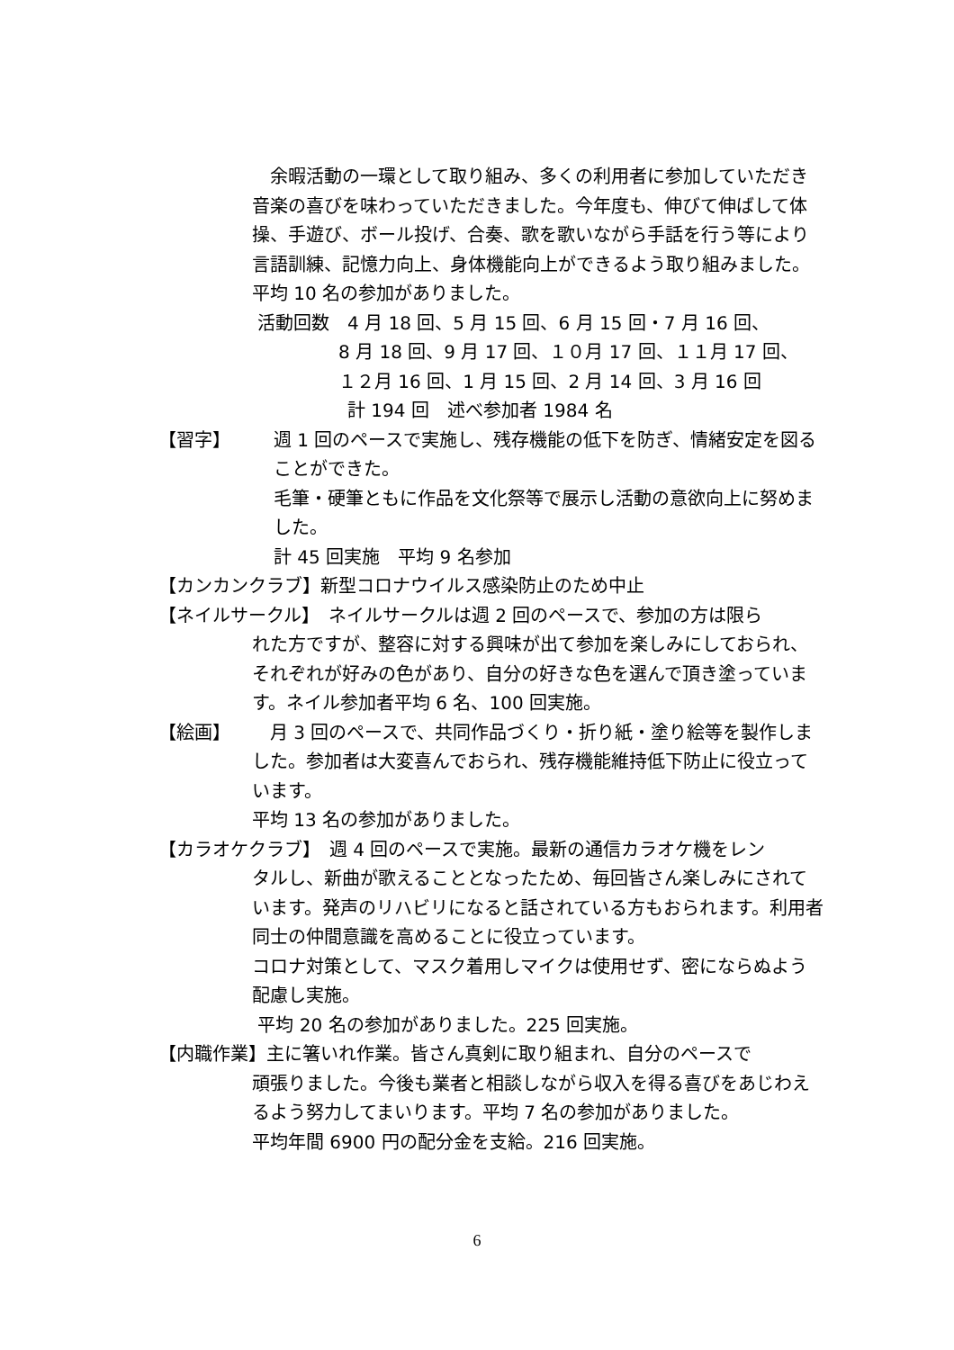余暇活動の一環として取り組み、多くの利用者に参加していただき音楽の喜びを味わっていただきました。今年度も、伸びて伸ばして体操、手遊び、ボール投げ、合奏、歌を歌いながら手話を行う等により言語訓練、記憶力向上、身体機能向上ができるよう取り組みました。平均 10 名の参加がありました。
活動回数　4 月 18 回、5 月 15 回、6 月 15 回・7 月 16 回、
8 月 18 回、9 月 17 回、１０月 17 回、１１月 17 回、
１２月 16 回、1 月 15 回、2 月 14 回、3 月 16 回
計 194 回　述べ参加者 1984 名
【習字】 週 1 回のペースで実施し、残存機能の低下を防ぎ、情緒安定を図ることができた。
毛筆・硬筆ともに作品を文化祭等で展示し活動の意欲向上に努めました。
計 45 回実施　平均 9 名参加
【カンカンクラブ】新型コロナウイルス感染防止のため中止
【ネイルサークル】　ネイルサークルは週 2 回のペースで、参加の方は限ら
れた方ですが、整容に対する興味が出て参加を楽しみにしておられ、それぞれが好みの色があり、自分の好きな色を選んで頂き塗っています。ネイル参加者平均 6 名、100 回実施。
【絵画】　月 3 回のペースで、共同作品づくり・折り紙・塗り絵等を製作しました。参加者は大変喜んでおられ、残存機能維持低下防止に役立っています。
平均 13 名の参加がありました。
【カラオケクラブ】　週 4 回のペースで実施。最新の通信カラオケ機をレン
タルし、新曲が歌えることとなったため、毎回皆さん楽しみにされています。発声のリハビリになると話されている方もおられます。利用者同士の仲間意識を高めることに役立っています。
コロナ対策として、マスク着用しマイクは使用せず、密にならぬよう配慮し実施。
平均 20 名の参加がありました。225 回実施。
【内職作業】主に箸いれ作業。皆さん真剣に取り組まれ、自分のペースで
頑張りました。今後も業者と相談しながら収入を得る喜びをあじわえるよう努力してまいります。平均 7 名の参加がありました。
平均年間 6900 円の配分金を支給。216 回実施。
6